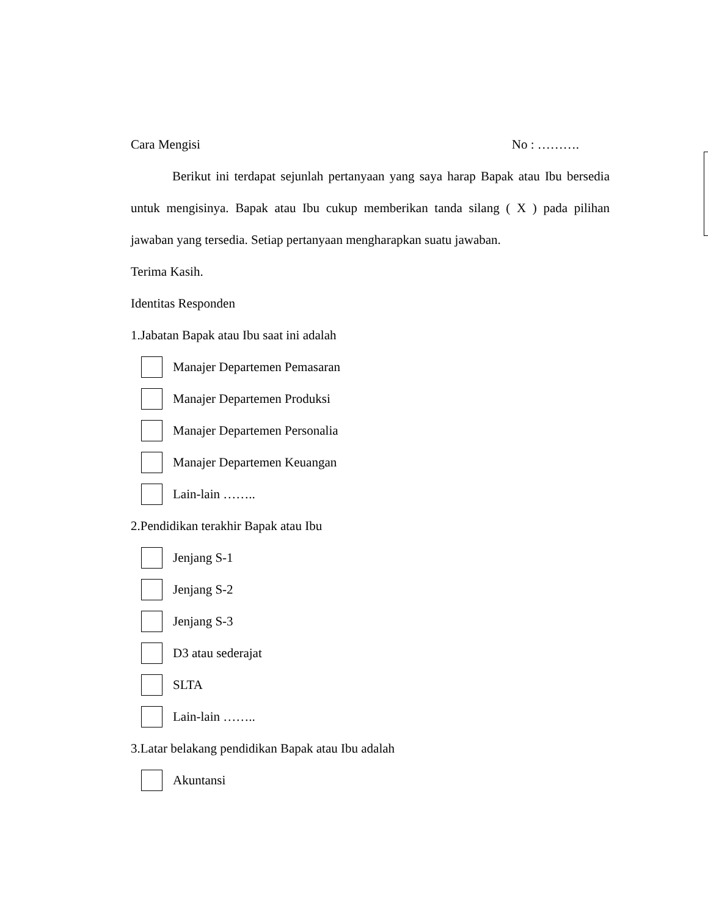Cara Mengisi No : ……….
Berikut ini terdapat sejunlah pertanyaan yang saya harap Bapak atau Ibu bersedia untuk mengisinya. Bapak atau Ibu cukup memberikan tanda silang ( X ) pada pilihan jawaban yang tersedia. Setiap pertanyaan mengharapkan suatu jawaban.
Terima Kasih.
Identitas Responden
1.Jabatan Bapak atau Ibu saat ini adalah
Manajer Departemen Pemasaran
Manajer Departemen Produksi
Manajer Departemen Personalia
Manajer Departemen Keuangan
Lain-lain ……..
2.Pendidikan terakhir Bapak atau Ibu
Jenjang S-1
Jenjang S-2
Jenjang S-3
D3 atau sederajat
SLTA
Lain-lain ……..
3.Latar belakang pendidikan Bapak atau Ibu adalah
Akuntansi